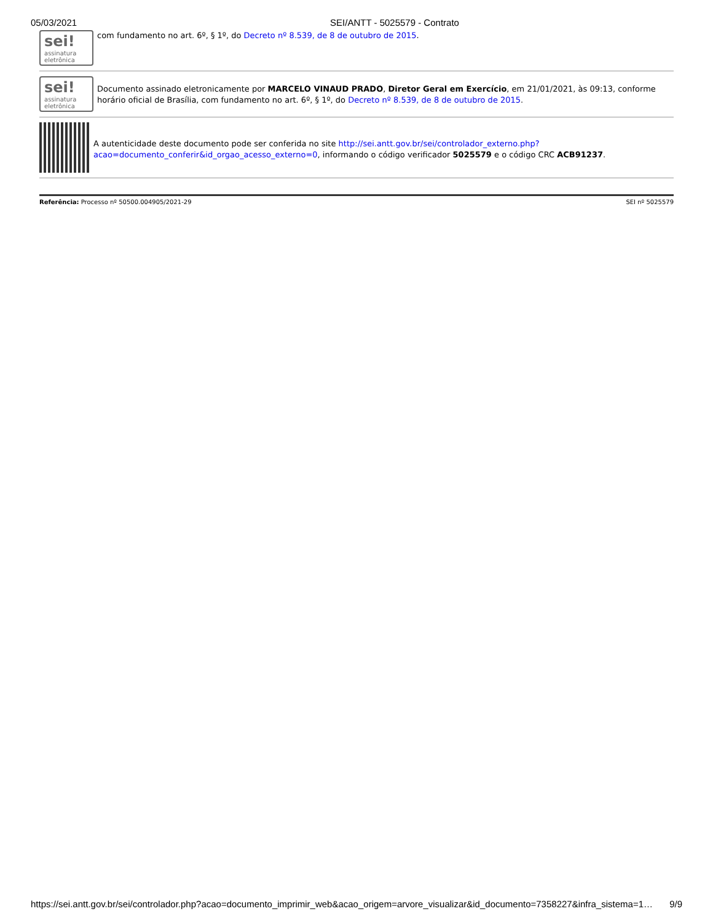05/03/2021 SEI/ANTT - 5025579 - Contrato
sei!
assinatura eletrônica
com fundamento no art. 6º, § 1º, do Decreto nº 8.539, de 8 de outubro de 2015.
sei!
assinatura eletrônica
Documento assinado eletronicamente por MARCELO VINAUD PRADO, Diretor Geral em Exercício, em 21/01/2021, às 09:13, conforme horário oficial de Brasília, com fundamento no art. 6º, § 1º, do Decreto nº 8.539, de 8 de outubro de 2015.
A autenticidade deste documento pode ser conferida no site http://sei.antt.gov.br/sei/controlador_externo.php?acao=documento_conferir&id_orgao_acesso_externo=0, informando o código verificador 5025579 e o código CRC ACB91237.
Referência: Processo nº 50500.004905/2021-29 SEI nº 5025579
https://sei.antt.gov.br/sei/controlador.php?acao=documento_imprimir_web&acao_origem=arvore_visualizar&id_documento=7358227&infra_sistema=1… 9/9